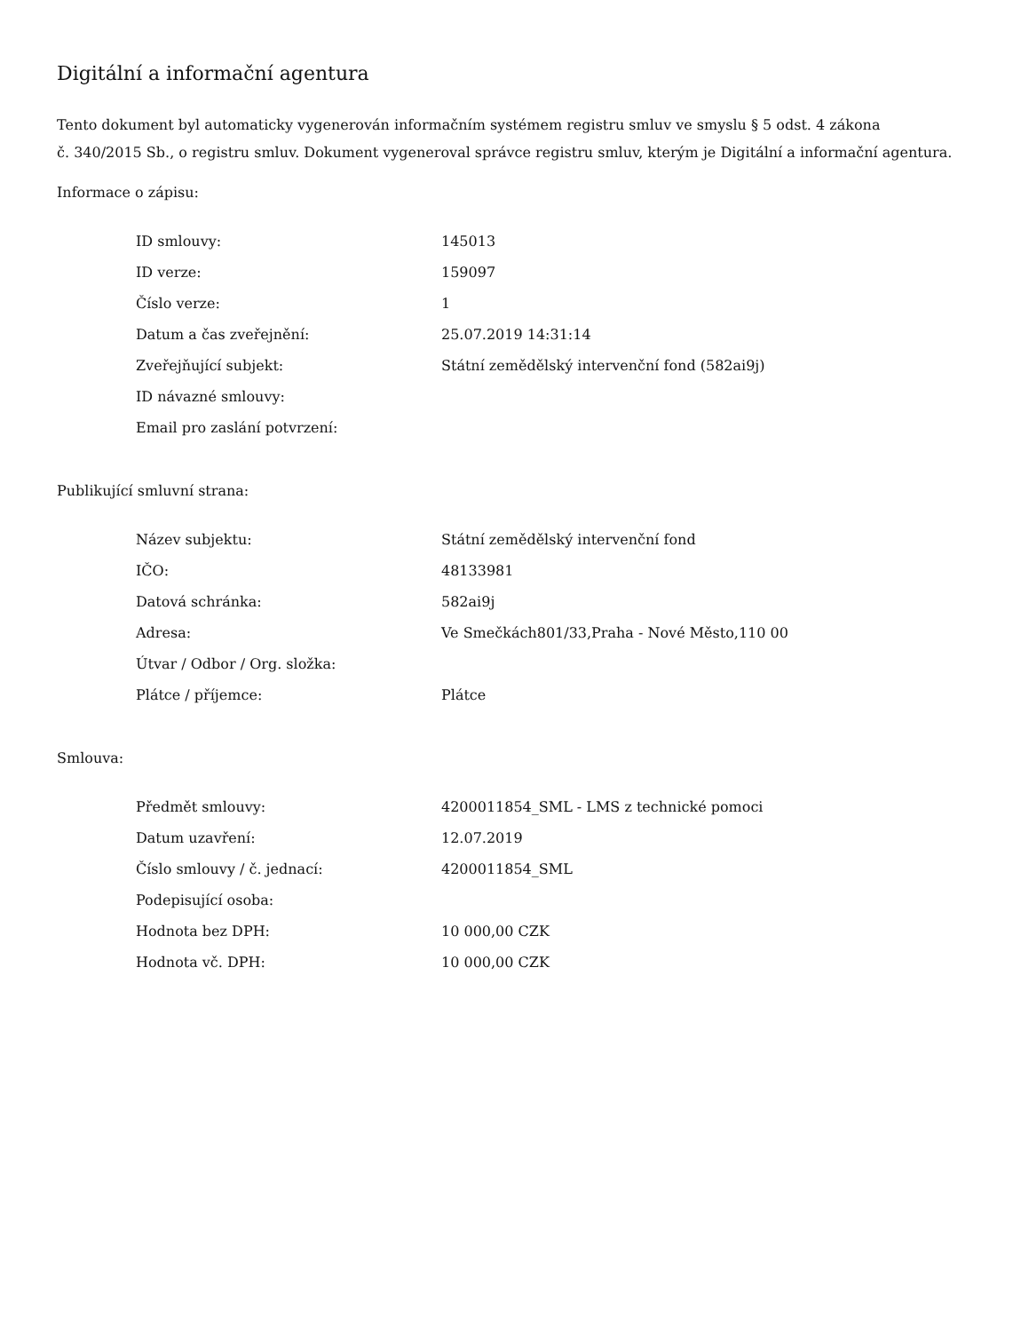Digitální a informační agentura
Tento dokument byl automaticky vygenerován informačním systémem registru smluv ve smyslu § 5 odst. 4 zákona
č. 340/2015 Sb., o registru smluv. Dokument vygeneroval správce registru smluv, kterým je Digitální a informační agentura.
Informace o zápisu:
| ID smlouvy: | 145013 |
| ID verze: | 159097 |
| Číslo verze: | 1 |
| Datum a čas zveřejnění: | 25.07.2019 14:31:14 |
| Zveřejňující subjekt: | Státní zemědělský intervenční fond (582ai9j) |
| ID návazné smlouvy: | |
| Email pro zaslání potvrzení: | |
Publikující smluvní strana:
| Název subjektu: | Státní zemědělský intervenční fond |
| IČO: | 48133981 |
| Datová schránka: | 582ai9j |
| Adresa: | Ve Smečkách801/33,Praha - Nové Město,110 00 |
| Útvar / Odbor / Org. složka: | |
| Plátce / příjemce: | Plátce |
Smlouva:
| Předmět smlouvy: | 4200011854_SML - LMS z technické pomoci |
| Datum uzavření: | 12.07.2019 |
| Číslo smlouvy / č. jednací: | 4200011854_SML |
| Podepisující osoba: | |
| Hodnota bez DPH: | 10 000,00 CZK |
| Hodnota vč. DPH: | 10 000,00 CZK |